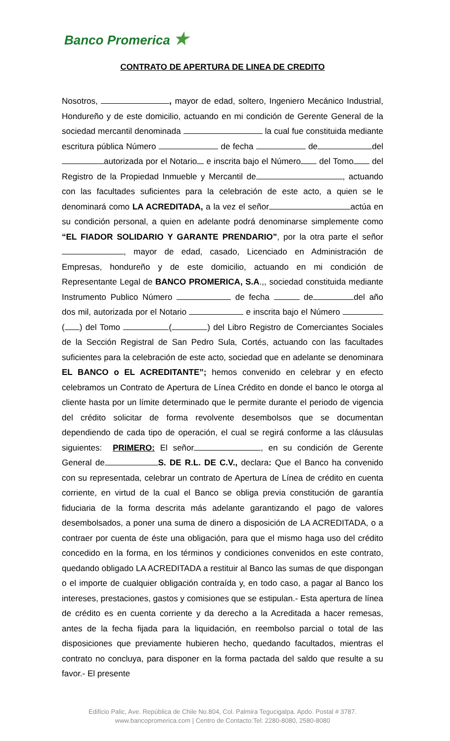Banco Promerica ★
CONTRATO DE APERTURA DE LINEA DE CREDITO
Nosotros, , mayor de edad, soltero, Ingeniero Mecánico Industrial, Hondureño y de este domicilio, actuando en mi condición de Gerente General de la sociedad mercantil denominada la cual fue constituida mediante escritura pública Número de fecha de del autorizada por el Notario e inscrita bajo el Número del Tomo del Registro de la Propiedad Inmueble y Mercantil de , actuando con las facultades suficientes para la celebración de este acto, a quien se le denominará como LA ACREDITADA, a la vez el señor actúa en su condición personal, a quien en adelante podrá denominarse simplemente como “EL FIADOR SOLIDARIO Y GARANTE PRENDARIO”, por la otra parte el señor , mayor de edad, casado, Licenciado en Administración de Empresas, hondureño y de este domicilio, actuando en mi condición de Representante Legal de BANCO PROMERICA, S.A.,, sociedad constituida mediante Instrumento Publico Número de fecha de del año dos mil, autorizada por el Notario e inscrita bajo el Número ( ) del Tomo ( ) del Libro Registro de Comerciantes Sociales de la Sección Registral de San Pedro Sula, Cortés, actuando con las facultades suficientes para la celebración de este acto, sociedad que en adelante se denominara EL BANCO o EL ACREDITANTE”; hemos convenido en celebrar y en efecto celebramos un Contrato de Apertura de Línea Crédito en donde el banco le otorga al cliente hasta por un límite determinado que le permite durante el periodo de vigencia del crédito solicitar de forma revolvente desembolsos que se documentan dependiendo de cada tipo de operación, el cual se regirá conforme a las cláusulas siguientes: PRIMERO: El señor , en su condición de Gerente General de S. DE R.L. DE C.V., declara: Que el Banco ha convenido con su representada, celebrar un contrato de Apertura de Línea de crédito en cuenta corriente, en virtud de la cual el Banco se obliga previa constitución de garantía fiduciaria de la forma descrita más adelante garantizando el pago de valores desembolsados, a poner una suma de dinero a disposición de LA ACREDITADA, o a contraer por cuenta de éste una obligación, para que el mismo haga uso del crédito concedido en la forma, en los términos y condiciones convenidos en este contrato, quedando obligado LA ACREDITADA a restituir al Banco las sumas de que dispongan o el importe de cualquier obligación contraída y, en todo caso, a pagar al Banco los intereses, prestaciones, gastos y comisiones que se estipulan.- Esta apertura de línea de crédito es en cuenta corriente y da derecho a la Acreditada a hacer remesas, antes de la fecha fijada para la liquidación, en reembolso parcial o total de las disposiciones que previamente hubieren hecho, quedando facultados, mientras el contrato no concluya, para disponer en la forma pactada del saldo que resulte a su favor.- El presente
Edificio Palic, Ave. República de Chile No.804, Col. Palmira Tegucigalpa. Apdo. Postal # 3787.
www.bancopromerica.com | Centro de Contacto:Tel: 2280-8080, 2580-8080